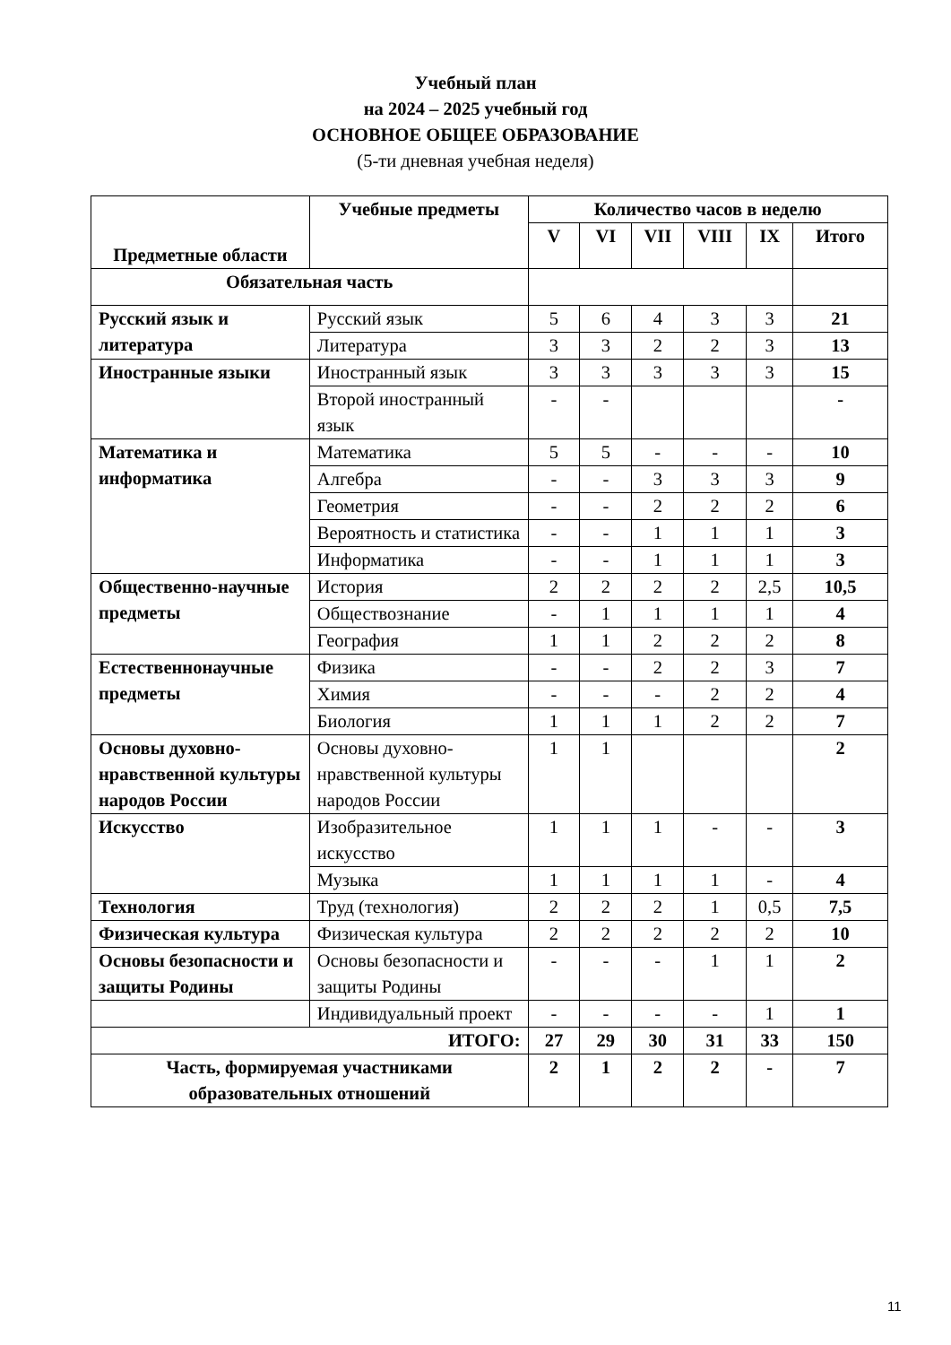Учебный план
на 2024 – 2025 учебный год
ОСНОВНОЕ ОБЩЕЕ ОБРАЗОВАНИЕ
(5-ти дневная учебная неделя)
| Предметные области | Учебные предметы | Количество часов в неделю | | | | | |
| --- | --- | --- | --- | --- | --- | --- | --- |
| | | V | VI | VII | VIII | IX | Итого |
| Обязательная часть | | | | | | | |
| Русский язык и литература | Русский язык | 5 | 6 | 4 | 3 | 3 | 21 |
| | Литература | 3 | 3 | 2 | 2 | 3 | 13 |
| Иностранные языки | Иностранный язык | 3 | 3 | 3 | 3 | 3 | 15 |
| | Второй иностранный язык | - | - | | | | - |
| Математика и информатика | Математика | 5 | 5 | - | - | - | 10 |
| | Алгебра | - | - | 3 | 3 | 3 | 9 |
| | Геометрия | - | - | 2 | 2 | 2 | 6 |
| | Вероятность и статистика | - | - | 1 | 1 | 1 | 3 |
| | Информатика | - | - | 1 | 1 | 1 | 3 |
| Общественно-научные предметы | История | 2 | 2 | 2 | 2 | 2,5 | 10,5 |
| | Обществознание | - | 1 | 1 | 1 | 1 | 4 |
| | География | 1 | 1 | 2 | 2 | 2 | 8 |
| Естественнонаучные предметы | Физика | - | - | 2 | 2 | 3 | 7 |
| | Химия | - | - | - | 2 | 2 | 4 |
| | Биология | 1 | 1 | 1 | 2 | 2 | 7 |
| Основы духовно-нравственной культуры народов России | Основы духовно-нравственной культуры народов России | 1 | 1 | | | | 2 |
| Искусство | Изобразительное искусство | 1 | 1 | 1 | - | - | 3 |
| | Музыка | 1 | 1 | 1 | 1 | - | 4 |
| Технология | Труд (технология) | 2 | 2 | 2 | 1 | 0,5 | 7,5 |
| Физическая культура | Физическая культура | 2 | 2 | 2 | 2 | 2 | 10 |
| Основы безопасности и защиты Родины | Основы безопасности и защиты Родины | - | - | - | 1 | 1 | 2 |
| | Индивидуальный проект | - | - | - | - | 1 | 1 |
| ИТОГО: | | 27 | 29 | 30 | 31 | 33 | 150 |
| Часть, формируемая участниками образовательных отношений | | 2 | 1 | 2 | 2 | - | 7 |
11